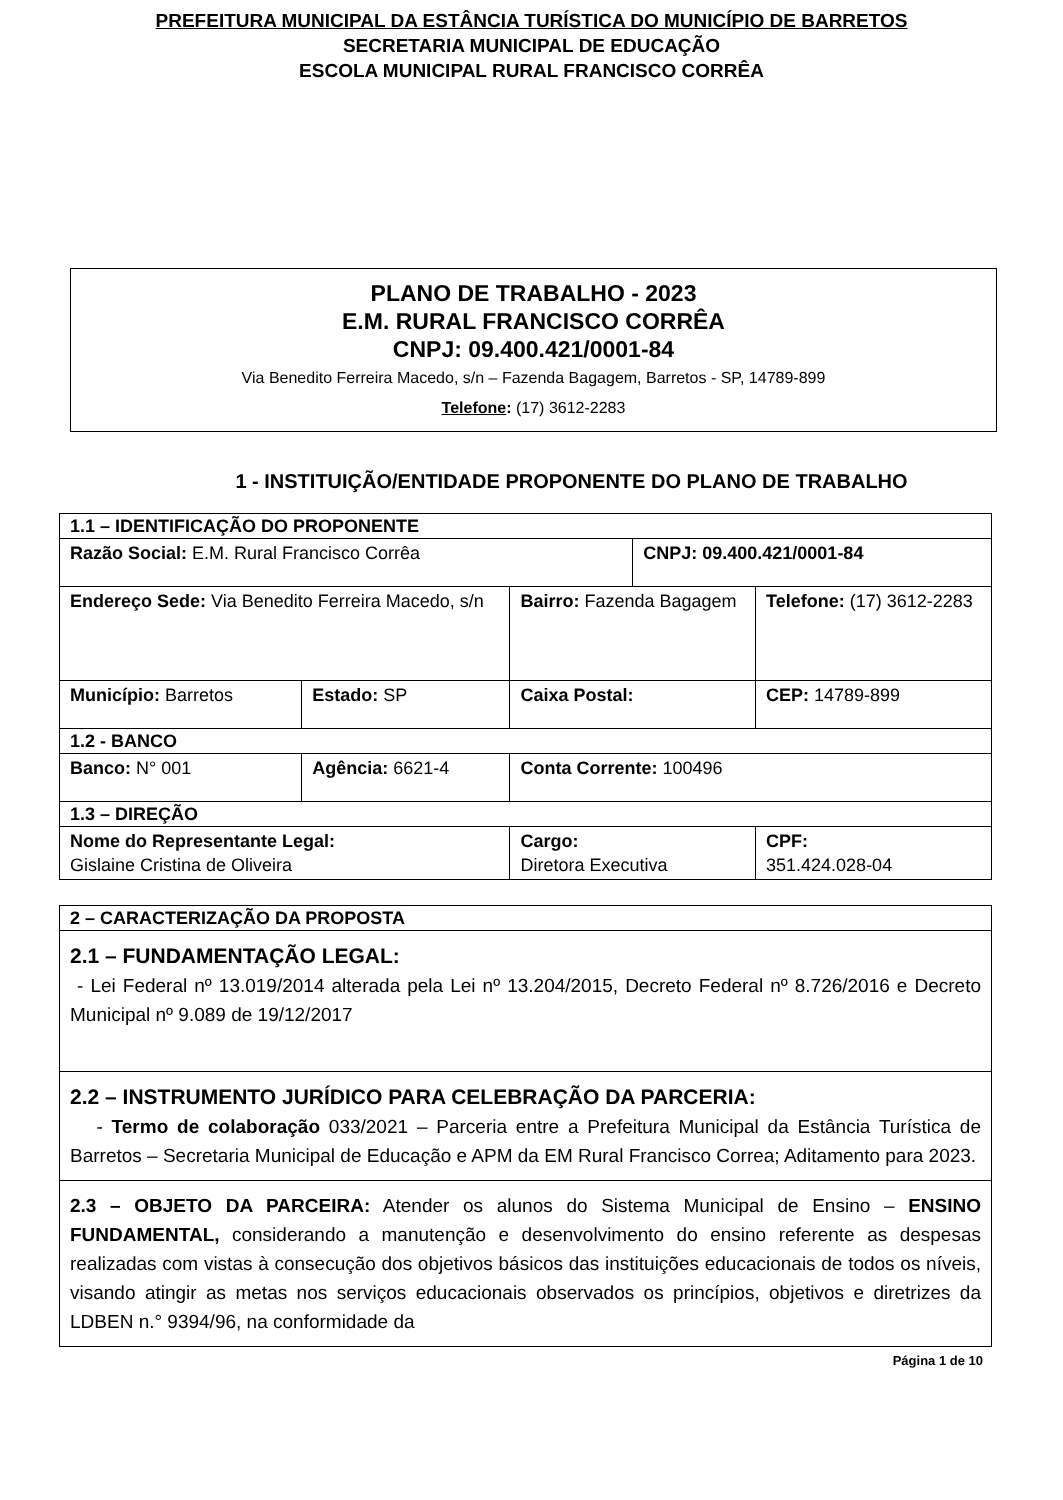PREFEITURA MUNICIPAL DA ESTÂNCIA TURÍSTICA DO MUNICÍPIO DE BARRETOS
SECRETARIA MUNICIPAL DE EDUCAÇÃO
ESCOLA MUNICIPAL RURAL FRANCISCO CORRÊA
PLANO DE TRABALHO - 2023
E.M. RURAL FRANCISCO CORRÊA
CNPJ: 09.400.421/0001-84
Via Benedito Ferreira Macedo, s/n – Fazenda Bagagem, Barretos - SP, 14789-899
Telefone: (17) 3612-2283
1 - INSTITUIÇÃO/ENTIDADE PROPONENTE DO PLANO DE TRABALHO
| 1.1 – IDENTIFICAÇÃO DO PROPONENTE | | | | |
| Razão Social: E.M. Rural Francisco Corrêa | | | CNPJ: 09.400.421/0001-84 | |
| Endereço Sede: Via Benedito Ferreira Macedo, s/n | | Bairro: Fazenda Bagagem | | Telefone: (17) 3612-2283 |
| Município: Barretos | Estado: SP | Caixa Postal: | | CEP: 14789-899 |
| 1.2 - BANCO | | | | |
| Banco: N° 001 | Agência: 6621-4 | Conta Corrente: 100496 | | |
| 1.3 – DIREÇÃO | | | | |
| Nome do Representante Legal: Gislaine Cristina de Oliveira | | Cargo: Diretora Executiva | | CPF: 351.424.028-04 |
| 2 – CARACTERIZAÇÃO DA PROPOSTA |
| 2.1 – FUNDAMENTAÇÃO LEGAL: - Lei Federal nº 13.019/2014 alterada pela Lei nº 13.204/2015, Decreto Federal nº 8.726/2016 e Decreto Municipal nº 9.089 de 19/12/2017 |
| 2.2 – INSTRUMENTO JURÍDICO PARA CELEBRAÇÃO DA PARCERIA: - Termo de colaboração 033/2021 – Parceria entre a Prefeitura Municipal da Estância Turística de Barretos – Secretaria Municipal de Educação e APM da EM Rural Francisco Correa; Aditamento para 2023. |
| 2.3 – OBJETO DA PARCEIRA: Atender os alunos do Sistema Municipal de Ensino – ENSINO FUNDAMENTAL, considerando a manutenção e desenvolvimento do ensino referente as despesas realizadas com vistas à consecução dos objetivos básicos das instituições educacionais de todos os níveis, visando atingir as metas nos serviços educacionais observados os princípios, objetivos e diretrizes da LDBEN n.° 9394/96, na conformidade da |
Página 1 de 10